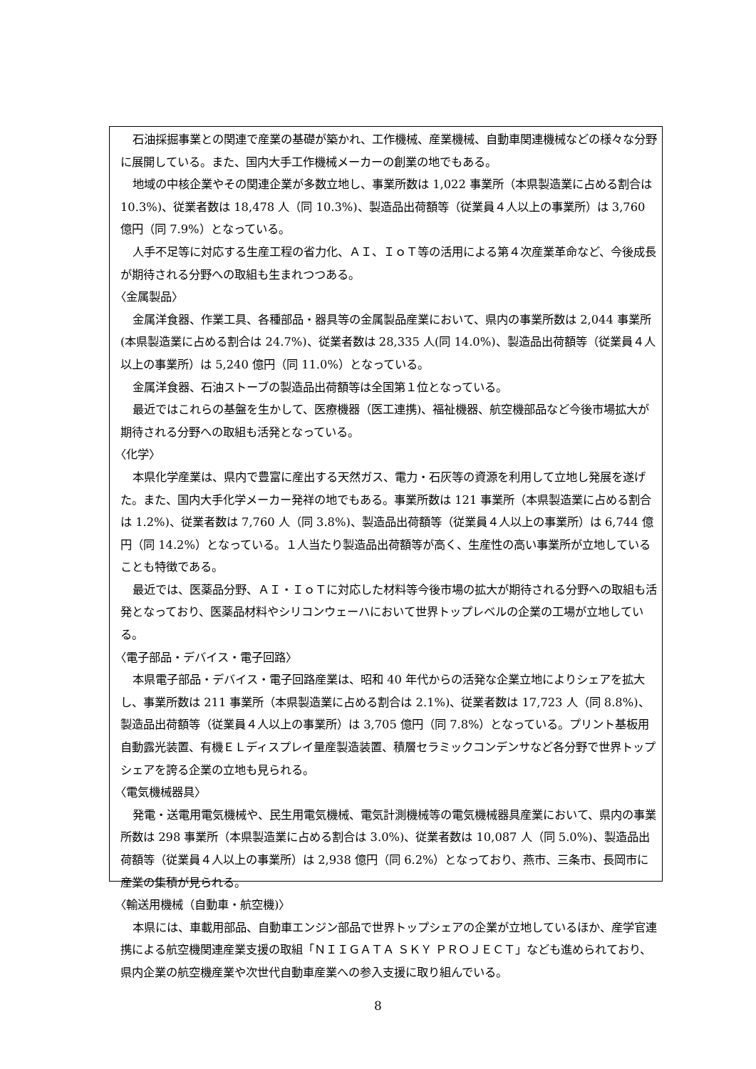石油採掘事業との関連で産業の基礎が築かれ、工作機械、産業機械、自動車関連機械などの様々な分野に展開している。また、国内大手工作機械メーカーの創業の地でもある。
地域の中核企業やその関連企業が多数立地し、事業所数は 1,022 事業所（本県製造業に占める割合は 10.3%)、従業者数は 18,478 人（同 10.3%)、製造品出荷額等（従業員４人以上の事業所）は 3,760 億円（同 7.9%）となっている。
人手不足等に対応する生産工程の省力化、ＡＩ、ＩｏＴ等の活用による第４次産業革命など、今後成長が期待される分野への取組も生まれつつある。
〈金属製品〉
金属洋食器、作業工具、各種部品・器具等の金属製品産業において、県内の事業所数は 2,044 事業所(本県製造業に占める割合は 24.7%)、従業者数は 28,335 人(同 14.0%)、製造品出荷額等（従業員４人以上の事業所）は 5,240 億円（同 11.0%）となっている。
金属洋食器、石油ストーブの製造品出荷額等は全国第１位となっている。
最近ではこれらの基盤を生かして、医療機器（医工連携)、福祉機器、航空機部品など今後市場拡大が期待される分野への取組も活発となっている。
〈化学〉
本県化学産業は、県内で豊富に産出する天然ガス、電力・石灰等の資源を利用して立地し発展を遂げた。また、国内大手化学メーカー発祥の地でもある。事業所数は 121 事業所（本県製造業に占める割合は 1.2%)、従業者数は 7,760 人（同 3.8%)、製造品出荷額等（従業員４人以上の事業所）は 6,744 億円（同 14.2%）となっている。１人当たり製造品出荷額等が高く、生産性の高い事業所が立地していることも特徴である。
最近では、医薬品分野、ＡＩ・ＩｏＴに対応した材料等今後市場の拡大が期待される分野への取組も活発となっており、医薬品材料やシリコンウェーハにおいて世界トップレベルの企業の工場が立地している。
〈電子部品・デバイス・電子回路〉
本県電子部品・デバイス・電子回路産業は、昭和 40 年代からの活発な企業立地によりシェアを拡大し、事業所数は 211 事業所（本県製造業に占める割合は 2.1%)、従業者数は 17,723 人（同 8.8%)、製造品出荷額等（従業員４人以上の事業所）は 3,705 億円（同 7.8%）となっている。プリント基板用自動露光装置、有機ＥＬディスプレイ量産製造装置、積層セラミックコンデンサなど各分野で世界トップシェアを誇る企業の立地も見られる。
〈電気機械器具〉
発電・送電用電気機械や、民生用電気機械、電気計測機械等の電気機械器具産業において、県内の事業所数は 298 事業所（本県製造業に占める割合は 3.0%)、従業者数は 10,087 人（同 5.0%)、製造品出荷額等（従業員４人以上の事業所）は 2,938 億円（同 6.2%）となっており、燕市、三条市、長岡市に産業の集積が見られる。
〈輸送用機械（自動車・航空機)〉
本県には、車載用部品、自動車エンジン部品で世界トップシェアの企業が立地しているほか、産学官連携による航空機関連産業支援の取組「ＮＩＩＧＡＴＡ ＳＫＹ ＰＲＯＪＥＣＴ」なども進められており、県内企業の航空機産業や次世代自動車産業への参入支援に取り組んでいる。
8